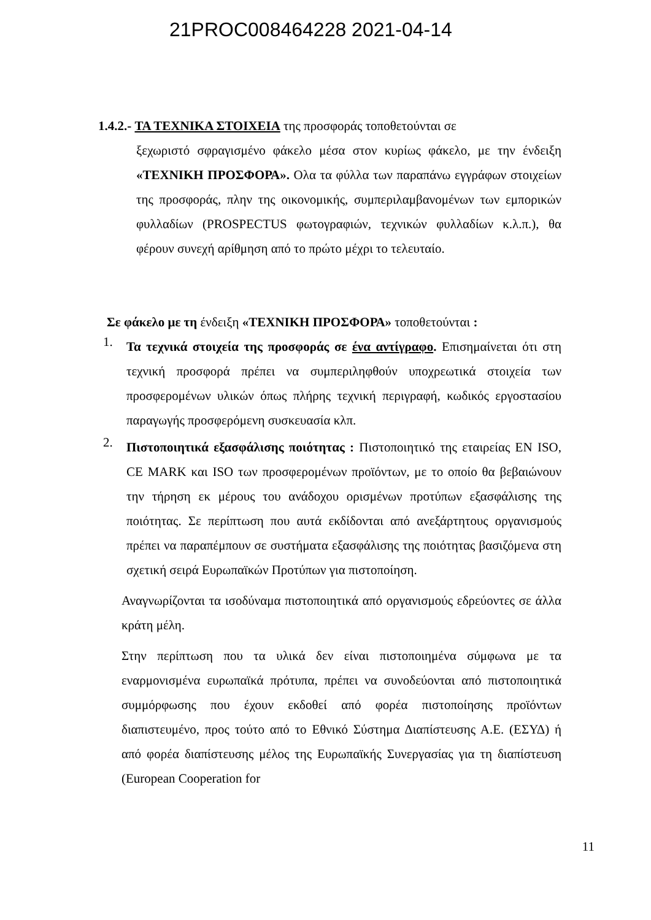21PROC008464228 2021-04-14
1.4.2.- ΤΑ ΤΕΧΝΙΚΑ ΣΤΟΙΧΕΙΑ της προσφοράς τοποθετούνται σε
ξεχωριστό σφραγισμένο φάκελο μέσα στον κυρίως φάκελο, με την ένδειξη «ΤΕΧΝΙΚΗ ΠΡΟΣΦΟΡΑ». Ολα τα φύλλα των παραπάνω εγγράφων στοιχείων της προσφοράς, πλην της οικονομικής, συμπεριλαμβανομένων των εμπορικών φυλλαδίων (PROSPECTUS φωτογραφιών, τεχνικών φυλλαδίων κ.λ.π.), θα φέρουν συνεχή αρίθμηση από το πρώτο μέχρι το τελευταίο.
Σε φάκελο με τη ένδειξη «ΤΕΧΝΙΚΗ ΠΡΟΣΦΟΡΑ» τοποθετούνται :
1.
Τα τεχνικά στοιχεία της προσφοράς σε ένα αντίγραφο. Επισημαίνεται ότι στη τεχνική προσφορά πρέπει να συμπεριληφθούν υποχρεωτικά στοιχεία των προσφερομένων υλικών όπως πλήρης τεχνική περιγραφή, κωδικός εργοστασίου παραγωγής προσφερόμενη συσκευασία κλπ.
2.
Πιστοποιητικά εξασφάλισης ποιότητας : Πιστοποιητικό της εταιρείας EN ISO, CE MARK και ISO των προσφερομένων προϊόντων, με το οποίο θα βεβαιώνουν την τήρηση εκ μέρους του ανάδοχου ορισμένων προτύπων εξασφάλισης της ποιότητας. Σε περίπτωση που αυτά εκδίδονται από ανεξάρτητους οργανισμούς πρέπει να παραπέμπουν σε συστήματα εξασφάλισης της ποιότητας βασιζόμενα στη σχετική σειρά Ευρωπαϊκών Προτύπων για πιστοποίηση.
Αναγνωρίζονται τα ισοδύναμα πιστοποιητικά από οργανισμούς εδρεύοντες σε άλλα κράτη μέλη.
Στην περίπτωση που τα υλικά δεν είναι πιστοποιημένα σύμφωνα με τα εναρμονισμένα ευρωπαϊκά πρότυπα, πρέπει να συνοδεύονται από πιστοποιητικά συμμόρφωσης που έχουν εκδοθεί από φορέα πιστοποίησης προϊόντων διαπιστευμένο, προς τούτο από το Εθνικό Σύστημα Διαπίστευσης Α.Ε. (ΕΣΥΔ) ή από φορέα διαπίστευσης μέλος της Ευρωπαϊκής Συνεργασίας για τη διαπίστευση (European Cooperation for
11